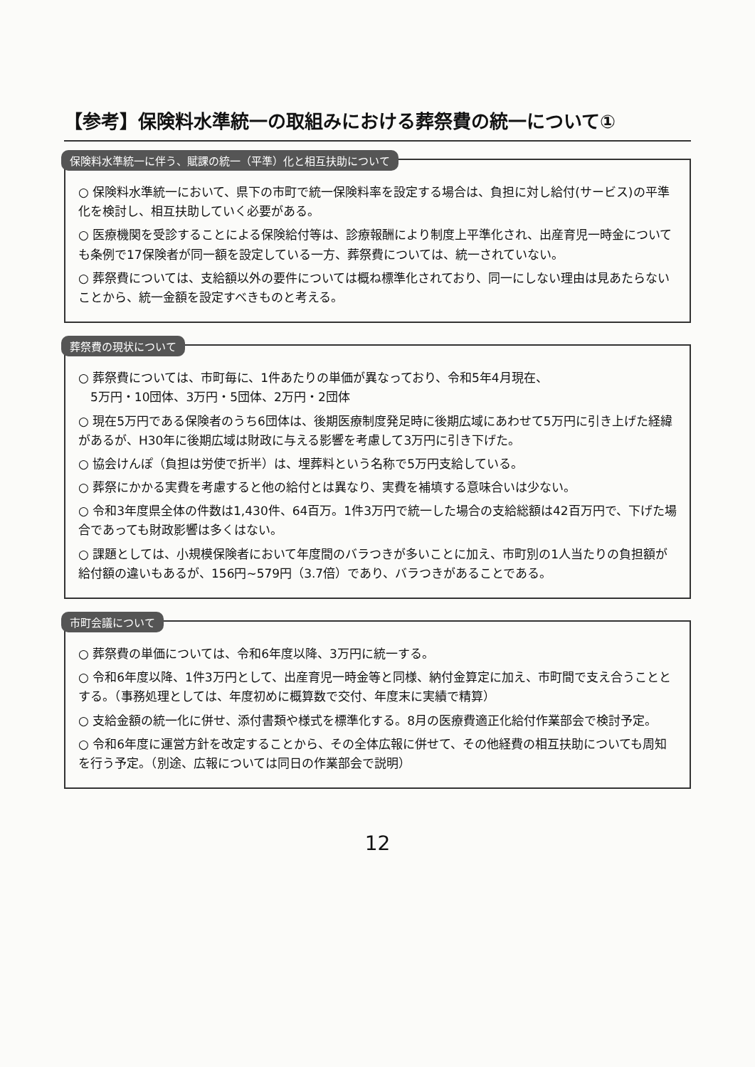【参考】保険料水準統一の取組みにおける葬祭費の統一について①
保険料水準統一に伴う、賦課の統一（平準）化と相互扶助について
○ 保険料水準統一において、県下の市町で統一保険料率を設定する場合は、負担に対し給付(サービス)の平準化を検討し、相互扶助していく必要がある。
○ 医療機関を受診することによる保険給付等は、診療報酬により制度上平準化され、出産育児一時金についても条例で17保険者が同一額を設定している一方、葬祭費については、統一されていない。
○ 葬祭費については、支給額以外の要件については概ね標準化されており、同一にしない理由は見あたらないことから、統一金額を設定すべきものと考える。
葬祭費の現状について
○ 葬祭費については、市町毎に、1件あたりの単価が異なっており、令和5年4月現在、
　5万円・10団体、3万円・5団体、2万円・2団体
○ 現在5万円である保険者のうち6団体は、後期医療制度発足時に後期広域にあわせて5万円に引き上げた経緯があるが、H30年に後期広域は財政に与える影響を考慮して3万円に引き下げた。
○ 協会けんぽ（負担は労使で折半）は、埋葬料という名称で5万円支給している。
○ 葬祭にかかる実費を考慮すると他の給付とは異なり、実費を補填する意味合いは少ない。
○ 令和3年度県全体の件数は1,430件、64百万。1件3万円で統一した場合の支給総額は42百万円で、下げた場合であっても財政影響は多くはない。
○ 課題としては、小規模保険者において年度間のバラつきが多いことに加え、市町別の1人当たりの負担額が給付額の違いもあるが、156円~579円（3.7倍）であり、バラつきがあることである。
市町会議について
○ 葬祭費の単価については、令和6年度以降、3万円に統一する。
○ 令和6年度以降、1件3万円として、出産育児一時金等と同様、納付金算定に加え、市町間で支え合うこととする。（事務処理としては、年度初めに概算数で交付、年度末に実績で精算）
○ 支給金額の統一化に併せ、添付書類や様式を標準化する。8月の医療費適正化給付作業部会で検討予定。
○ 令和6年度に運営方針を改定することから、その全体広報に併せて、その他経費の相互扶助についても周知を行う予定。（別途、広報については同日の作業部会で説明）
12